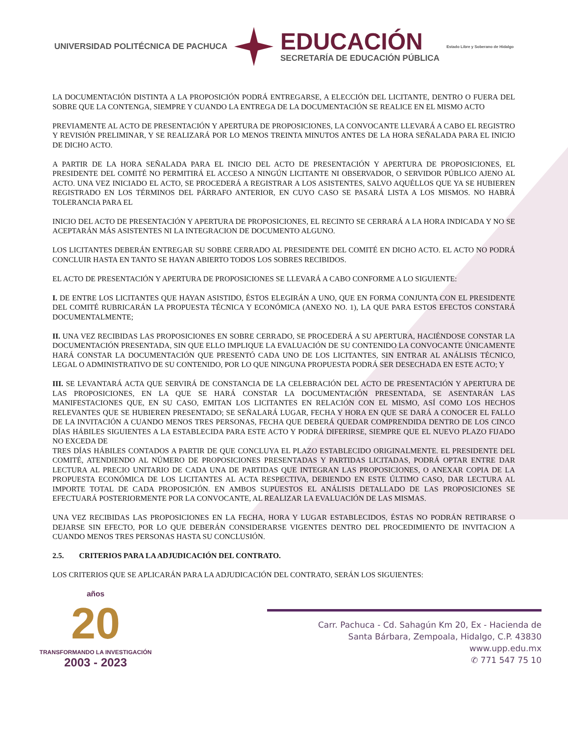UNIVERSIDAD POLITÉCNICA DE PACHUCA
EDUCACIÓN
SECRETARÍA DE EDUCACIÓN PÚBLICA
Estado Libre y Soberano de Hidalgo
LA DOCUMENTACIÓN DISTINTA A LA PROPOSICIÓN PODRÁ ENTREGARSE, A ELECCIÓN DEL LICITANTE, DENTRO O FUERA DEL SOBRE QUE LA CONTENGA, SIEMPRE Y CUANDO LA ENTREGA DE LA DOCUMENTACIÓN SE REALICE EN EL MISMO ACTO
PREVIAMENTE AL ACTO DE PRESENTACIÓN Y APERTURA DE PROPOSICIONES, LA CONVOCANTE LLEVARÁ A CABO EL REGISTRO Y REVISIÓN PRELIMINAR, Y SE REALIZARÁ POR LO MENOS TREINTA MINUTOS ANTES DE LA HORA SEÑALADA PARA EL INICIO DE DICHO ACTO.
A PARTIR DE LA HORA SEÑALADA PARA EL INICIO DEL ACTO DE PRESENTACIÓN Y APERTURA DE PROPOSICIONES, EL PRESIDENTE DEL COMITÉ NO PERMITIRÁ EL ACCESO A NINGÚN LICITANTE NI OBSERVADOR, O SERVIDOR PÚBLICO AJENO AL ACTO. UNA VEZ INICIADO EL ACTO, SE PROCEDERÁ A REGISTRAR A LOS ASISTENTES, SALVO AQUÉLLOS QUE YA SE HUBIEREN REGISTRADO EN LOS TÉRMINOS DEL PÁRRAFO ANTERIOR, EN CUYO CASO SE PASARÁ LISTA A LOS MISMOS. NO HABRÁ TOLERANCIA PARA EL
INICIO DEL ACTO DE PRESENTACIÓN Y APERTURA DE PROPOSICIONES, EL RECINTO SE CERRARÁ A LA HORA INDICADA Y NO SE ACEPTARÁN MÁS ASISTENTES NI LA INTEGRACION DE DOCUMENTO ALGUNO.
LOS LICITANTES DEBERÁN ENTREGAR SU SOBRE CERRADO AL PRESIDENTE DEL COMITÉ EN DICHO ACTO. EL ACTO NO PODRÁ CONCLUIR HASTA EN TANTO SE HAYAN ABIERTO TODOS LOS SOBRES RECIBIDOS.
EL ACTO DE PRESENTACIÓN Y APERTURA DE PROPOSICIONES SE LLEVARÁ A CABO CONFORME A LO SIGUIENTE:
I. DE ENTRE LOS LICITANTES QUE HAYAN ASISTIDO, ÉSTOS ELEGIRÁN A UNO, QUE EN FORMA CONJUNTA CON EL PRESIDENTE DEL COMITÉ RUBRICARÁN LA PROPUESTA TÉCNICA Y ECONÓMICA (ANEXO NO. 1), LA QUE PARA ESTOS EFECTOS CONSTARÁ DOCUMENTALMENTE;
II. UNA VEZ RECIBIDAS LAS PROPOSICIONES EN SOBRE CERRADO, SE PROCEDERÁ A SU APERTURA, HACIÉNDOSE CONSTAR LA DOCUMENTACIÓN PRESENTADA, SIN QUE ELLO IMPLIQUE LA EVALUACIÓN DE SU CONTENIDO LA CONVOCANTE ÚNICAMENTE HARÁ CONSTAR LA DOCUMENTACIÓN QUE PRESENTÓ CADA UNO DE LOS LICITANTES, SIN ENTRAR AL ANÁLISIS TÉCNICO, LEGAL O ADMINISTRATIVO DE SU CONTENIDO, POR LO QUE NINGUNA PROPUESTA PODRÁ SER DESECHADA EN ESTE ACTO; Y
III. SE LEVANTARÁ ACTA QUE SERVIRÁ DE CONSTANCIA DE LA CELEBRACIÓN DEL ACTO DE PRESENTACIÓN Y APERTURA DE LAS PROPOSICIONES, EN LA QUE SE HARÁ CONSTAR LA DOCUMENTACIÓN PRESENTADA, SE ASENTARÁN LAS MANIFESTACIONES QUE, EN SU CASO, EMITAN LOS LICITANTES EN RELACIÓN CON EL MISMO, ASÍ COMO LOS HECHOS RELEVANTES QUE SE HUBIEREN PRESENTADO; SE SEÑALARÁ LUGAR, FECHA Y HORA EN QUE SE DARÁ A CONOCER EL FALLO DE LA INVITACIÓN A CUANDO MENOS TRES PERSONAS, FECHA QUE DEBERÁ QUEDAR COMPRENDIDA DENTRO DE LOS CINCO DÍAS HÁBILES SIGUIENTES A LA ESTABLECIDA PARA ESTE ACTO Y PODRÁ DIFERIRSE, SIEMPRE QUE EL NUEVO PLAZO FIJADO NO EXCEDA DE
TRES DÍAS HÁBILES CONTADOS A PARTIR DE QUE CONCLUYA EL PLAZO ESTABLECIDO ORIGINALMENTE. EL PRESIDENTE DEL COMITÉ, ATENDIENDO AL NÚMERO DE PROPOSICIONES PRESENTADAS Y PARTIDAS LICITADAS, PODRÁ OPTAR ENTRE DAR LECTURA AL PRECIO UNITARIO DE CADA UNA DE PARTIDAS QUE INTEGRAN LAS PROPOSICIONES, O ANEXAR COPIA DE LA PROPUESTA ECONÓMICA DE LOS LICITANTES AL ACTA RESPECTIVA, DEBIENDO EN ESTE ÚLTIMO CASO, DAR LECTURA AL IMPORTE TOTAL DE CADA PROPOSICIÓN. EN AMBOS SUPUESTOS EL ANÁLISIS DETALLADO DE LAS PROPOSICIONES SE EFECTUARÁ POSTERIORMENTE POR LA CONVOCANTE, AL REALIZAR LA EVALUACIÓN DE LAS MISMAS.
UNA VEZ RECIBIDAS LAS PROPOSICIONES EN LA FECHA, HORA Y LUGAR ESTABLECIDOS, ÉSTAS NO PODRÁN RETIRARSE O DEJARSE SIN EFECTO, POR LO QUE DEBERÁN CONSIDERARSE VIGENTES DENTRO DEL PROCEDIMIENTO DE INVITACION A CUANDO MENOS TRES PERSONAS HASTA SU CONCLUSIÓN.
2.5. CRITERIOS PARA LA ADJUDICACIÓN DEL CONTRATO.
LOS CRITERIOS QUE SE APLICARÁN PARA LA ADJUDICACIÓN DEL CONTRATO, SERÁN LOS SIGUIENTES:
años
20
TRANSFORMANDO LA INVESTIGACIÓN
2003 - 2023
Carr. Pachuca - Cd. Sahagún Km 20, Ex - Hacienda de
Santa Bárbara, Zempoala, Hidalgo, C.P. 43830
www.upp.edu.mx
✆ 771 547 75 10